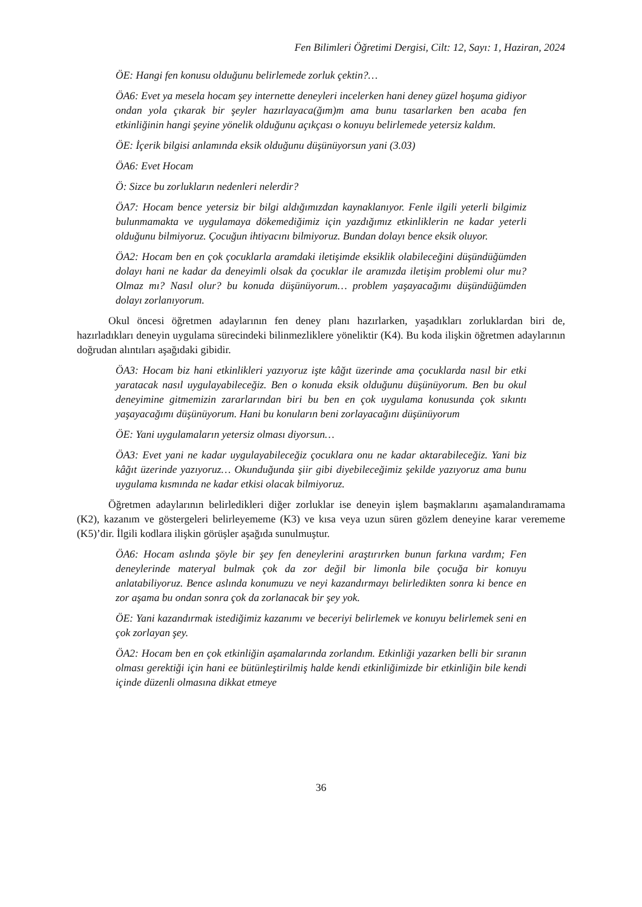Fen Bilimleri Öğretimi Dergisi, Cilt: 12, Sayı: 1, Haziran, 2024
ÖE: Hangi fen konusu olduğunu belirlemede zorluk çektin?…
ÖA6: Evet ya mesela hocam şey internette deneyleri incelerken hani deney güzel hoşuma gidiyor ondan yola çıkarak bir şeyler hazırlayaca(ğım)m ama bunu tasarlarken ben acaba fen etkinliğinin hangi şeyine yönelik olduğunu açıkçası o konuyu belirlemede yetersiz kaldım.
ÖE: İçerik bilgisi anlamında eksik olduğunu düşünüyorsun yani (3.03)
ÖA6: Evet Hocam
Ö: Sizce bu zorlukların nedenleri nelerdir?
ÖA7: Hocam bence yetersiz bir bilgi aldığımızdan kaynaklanıyor. Fenle ilgili yeterli bilgimiz bulunmamakta ve uygulamaya dökemediğimiz için yazdığımız etkinliklerin ne kadar yeterli olduğunu bilmiyoruz. Çocuğun ihtiyacını bilmiyoruz. Bundan dolayı bence eksik oluyor.
ÖA2: Hocam ben en çok çocuklarla aramdaki iletişimde eksiklik olabileceğini düşündüğümden dolayı hani ne kadar da deneyimli olsak da çocuklar ile aramızda iletişim problemi olur mu? Olmaz mı? Nasıl olur? bu konuda düşünüyorum… problem yaşayacağımı düşündüğümden dolayı zorlanıyorum.
Okul öncesi öğretmen adaylarının fen deney planı hazırlarken, yaşadıkları zorluklardan biri de, hazırladıkları deneyin uygulama sürecindeki bilinmezliklere yöneliktir (K4). Bu koda ilişkin öğretmen adaylarının doğrudan alıntıları aşağıdaki gibidir.
ÖA3: Hocam biz hani etkinlikleri yazıyoruz işte kâğıt üzerinde ama çocuklarda nasıl bir etki yaratacak nasıl uygulayabileceğiz. Ben o konuda eksik olduğunu düşünüyorum. Ben bu okul deneyimine gitmemizin zararlarından biri bu ben en çok uygulama konusunda çok sıkıntı yaşayacağımı düşünüyorum. Hani bu konuların beni zorlayacağını düşünüyorum
ÖE: Yani uygulamaların yetersiz olması diyorsun…
ÖA3: Evet yani ne kadar uygulayabileceğiz çocuklara onu ne kadar aktarabileceğiz. Yani biz kâğıt üzerinde yazıyoruz… Okunduğunda şiir gibi diyebileceğimiz şekilde yazıyoruz ama bunu uygulama kısmında ne kadar etkisi olacak bilmiyoruz.
Öğretmen adaylarının belirledikleri diğer zorluklar ise deneyin işlem başmaklarını aşamalandıramama (K2), kazanım ve göstergeleri belirleyememe (K3) ve kısa veya uzun süren gözlem deneyine karar verememe (K5)’dir. İlgili kodlara ilişkin görüşler aşağıda sunulmuştur.
ÖA6: Hocam aslında şöyle bir şey fen deneylerini araştırırken bunun farkına vardım; Fen deneylerinde materyal bulmak çok da zor değil bir limonla bile çocuğa bir konuyu anlatabiliyoruz. Bence aslında konumuzu ve neyi kazandırmayı belirledikten sonra ki bence en zor aşama bu ondan sonra çok da zorlanacak bir şey yok.
ÖE: Yani kazandırmak istediğimiz kazanımı ve beceriyi belirlemek ve konuyu belirlemek seni en çok zorlayan şey.
ÖA2: Hocam ben en çok etkinliğin aşamalarında zorlandım. Etkinliği yazarken belli bir sıranın olması gerektiği için hani ee bütünleştirilmiş halde kendi etkinliğimizde bir etkinliğin bile kendi içinde düzenli olmasına dikkat etmeye
36